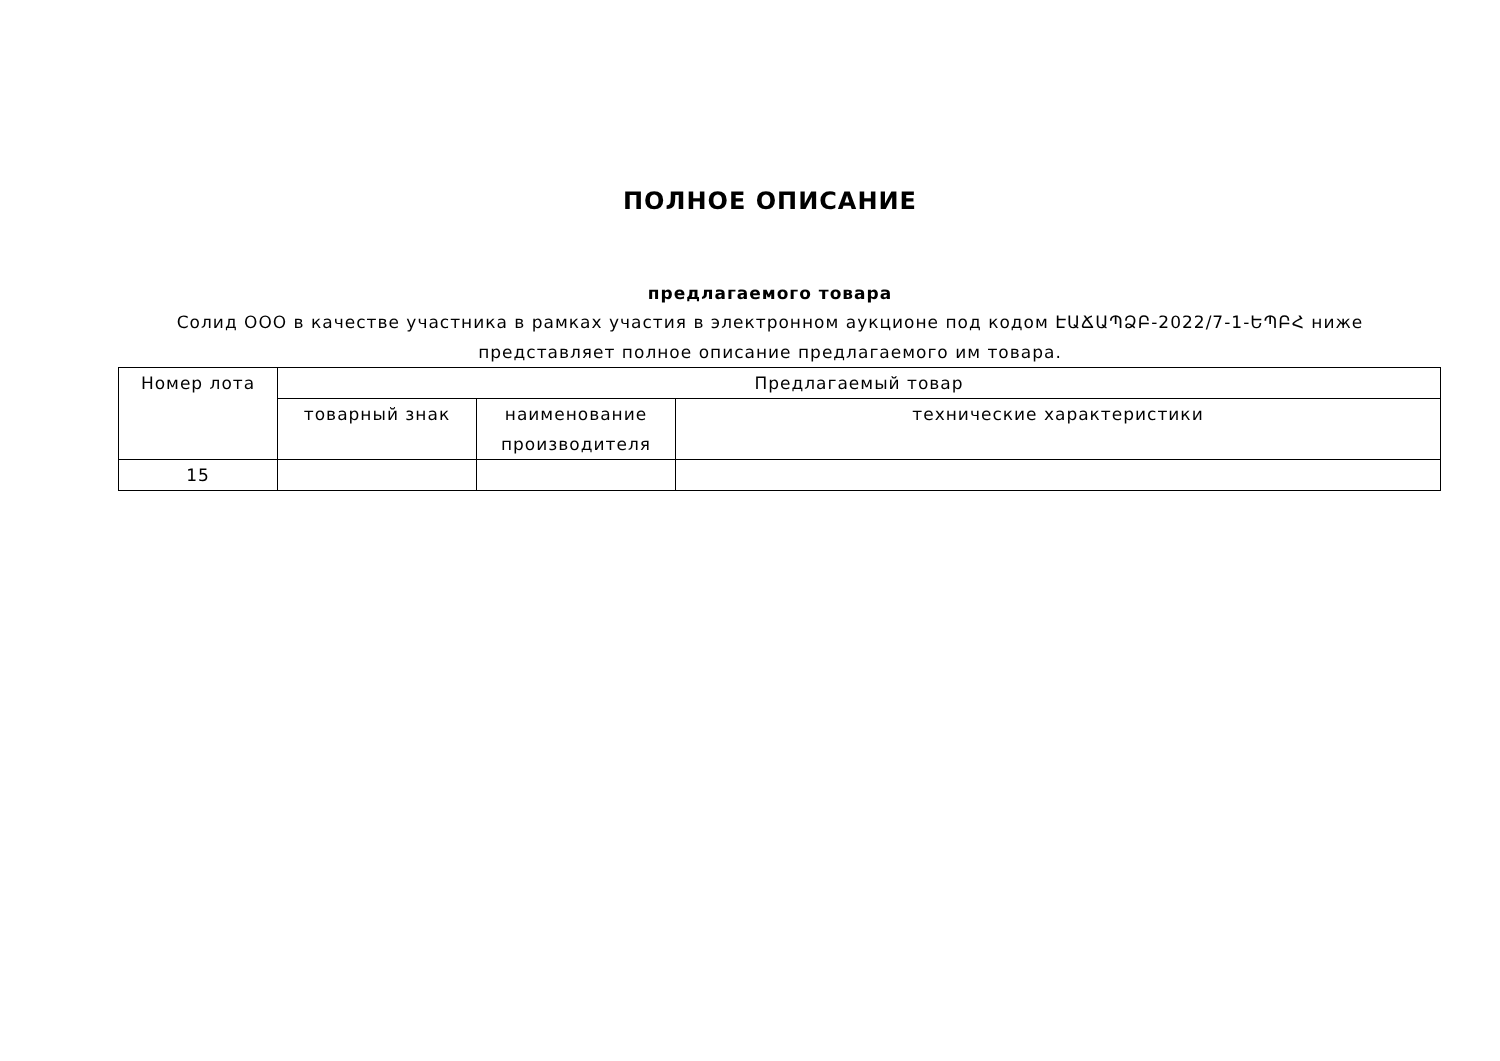ПОЛНОЕ ОПИСАНИЕ
предлагаемого товара
Солид ООО в качестве участника в рамках участия в электронном аукционе под кодом ԷԱՃԱՊՁԲ-2022/7-1-ԵՊԲՀ ниже представляет полное описание предлагаемого им товара.
| Номер лота | Предлагаемый товар | | |
| --- | --- | --- | --- |
| | товарный знак | наименование производителя | технические характеристики |
| 15 | | | |